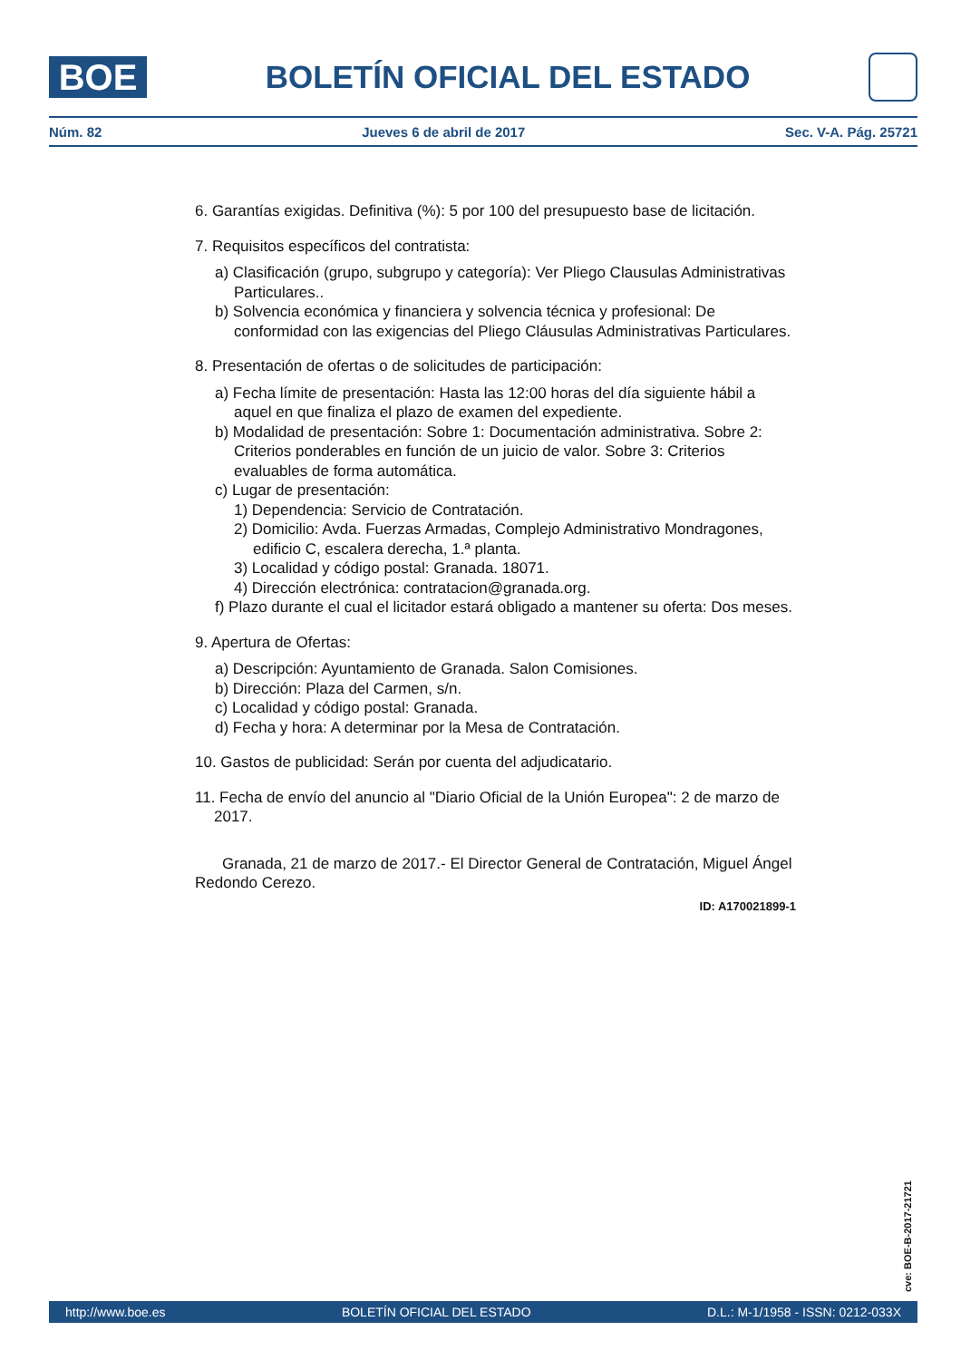BOE
BOLETÍN OFICIAL DEL ESTADO
Núm. 82 Jueves 6 de abril de 2017 Sec. V-A. Pág. 25721
6. Garantías exigidas. Definitiva (%): 5 por 100 del presupuesto base de licitación.
7. Requisitos específicos del contratista:
a) Clasificación (grupo, subgrupo y categoría): Ver Pliego Clausulas Administrativas Particulares..
b) Solvencia económica y financiera y solvencia técnica y profesional: De conformidad con las exigencias del Pliego Cláusulas Administrativas Particulares.
8. Presentación de ofertas o de solicitudes de participación:
a) Fecha límite de presentación: Hasta las 12:00 horas del día siguiente hábil a aquel en que finaliza el plazo de examen del expediente.
b) Modalidad de presentación: Sobre 1: Documentación administrativa. Sobre 2: Criterios ponderables en función de un juicio de valor. Sobre 3: Criterios evaluables de forma automática.
c) Lugar de presentación:
1) Dependencia: Servicio de Contratación.
2) Domicilio: Avda. Fuerzas Armadas, Complejo Administrativo Mondragones, edificio C, escalera derecha, 1.ª planta.
3) Localidad y código postal: Granada. 18071.
4) Dirección electrónica: contratacion@granada.org.
f) Plazo durante el cual el licitador estará obligado a mantener su oferta: Dos meses.
9. Apertura de Ofertas:
a) Descripción: Ayuntamiento de Granada. Salon Comisiones.
b) Dirección: Plaza del Carmen, s/n.
c) Localidad y código postal: Granada.
d) Fecha y hora: A determinar por la Mesa de Contratación.
10. Gastos de publicidad: Serán por cuenta del adjudicatario.
11. Fecha de envío del anuncio al "Diario Oficial de la Unión Europea": 2 de marzo de 2017.
Granada, 21 de marzo de 2017.- El Director General de Contratación, Miguel Ángel Redondo Cerezo.
ID: A170021899-1
cve: BOE-B-2017-21721
http://www.boe.es BOLETÍN OFICIAL DEL ESTADO D.L.: M-1/1958 - ISSN: 0212-033X